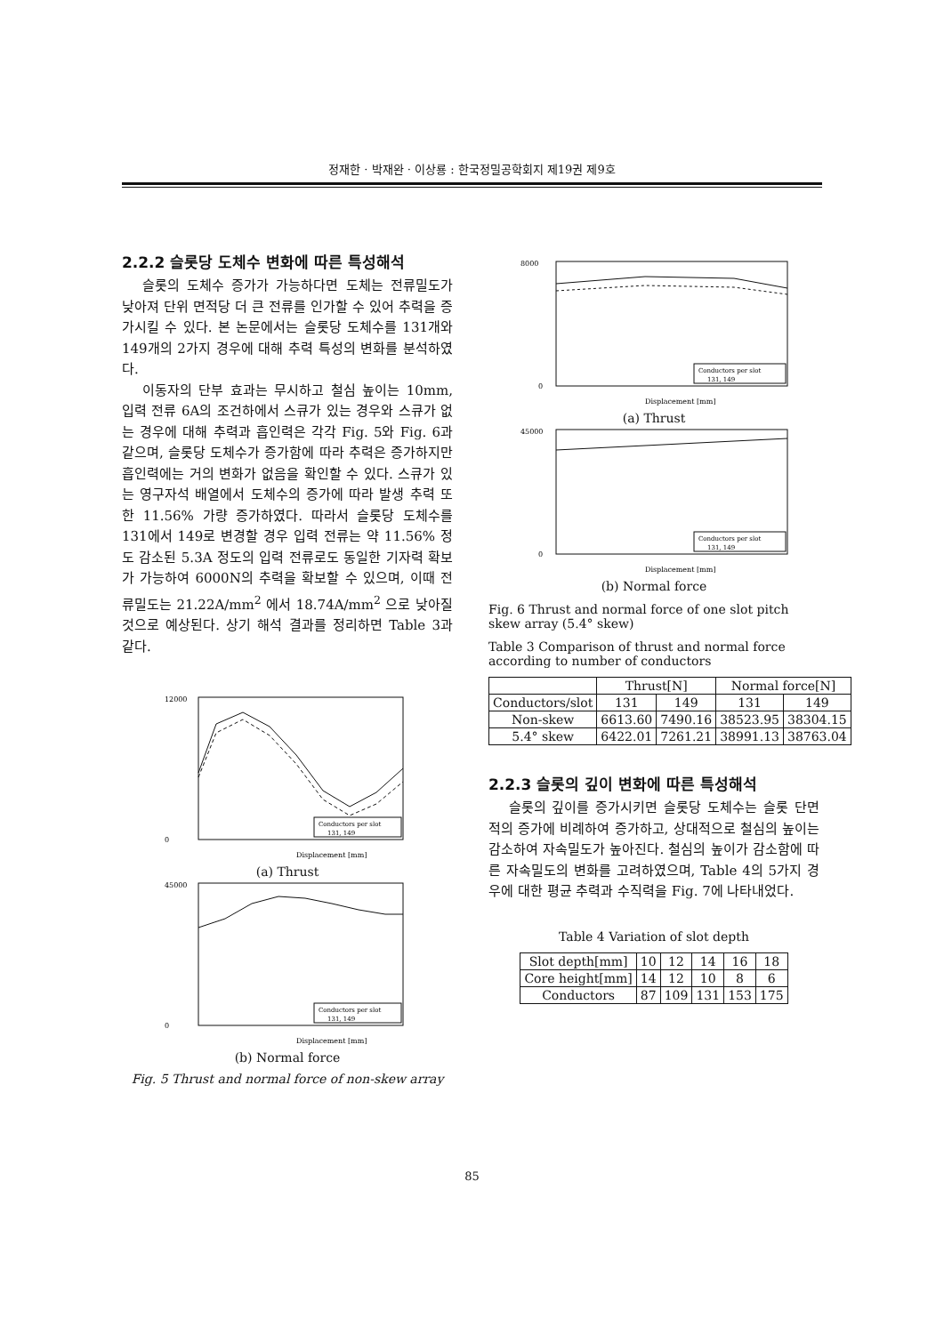정재한 · 박재완 · 이상룡 : 한국정밀공학회지 제19권 제9호
2.2.2 슬롯당 도체수 변화에 따른 특성해석
슬롯의 도체수 증가가 가능하다면 도체는 전류밀도가 낮아져 단위 면적당 더 큰 전류를 인가할 수 있어 추력을 증가시킬 수 있다. 본 논문에서는 슬롯당 도체수를 131개와 149개의 2가지 경우에 대해 추력 특성의 변화를 분석하였다.
이동자의 단부 효과는 무시하고 철심 높이는 10mm, 입력 전류 6A의 조건하에서 스큐가 있는 경우와 스큐가 없는 경우에 대해 추력과 흡인력은 각각 Fig. 5와 Fig. 6과 같으며, 슬롯당 도체수가 증가함에 따라 추력은 증가하지만 흡인력에는 거의 변화가 없음을 확인할 수 있다. 스큐가 있는 영구자석 배열에서 도체수의 증가에 따라 발생 추력 또한 11.56% 가량 증가하였다. 따라서 슬롯당 도체수를 131에서 149로 변경할 경우 입력 전류는 약 11.56% 정도 감소된 5.3A 정도의 입력 전류로도 동일한 기자력 확보가 가능하여 6000N의 추력을 확보할 수 있으며, 이때 전류밀도는 21.22A/mm<sup>2</sup> 에서 18.74A/mm<sup>2</sup> 으로 낮아질 것으로 예상된다. 상기 해석 결과를 정리하면 Table 3과 같다.
12000
0
Displacement [mm]
Conductors per slot
131, 149
(a) Thrust
45000
0
Displacement [mm]
Conductors per slot
131, 149
(b) Normal force
Fig. 5 Thrust and normal force of non-skew array
8000
0
Displacement [mm]
Conductors per slot
131, 149
(a) Thrust
45000
0
Displacement [mm]
Conductors per slot
131, 149
(b) Normal force
Fig. 6 Thrust and normal force of one slot pitch skew array (5.4° skew)
Table 3 Comparison of thrust and normal force according to number of conductors
| | Thrust[N] | | Normal force[N] | |
| --- | --- | --- | --- | --- |
| Conductors/slot | 131 | 149 | 131 | 149 |
| Non-skew | 6613.60 | 7490.16 | 38523.95 | 38304.15 |
| 5.4° skew | 6422.01 | 7261.21 | 38991.13 | 38763.04 |
2.2.3 슬롯의 깊이 변화에 따른 특성해석
슬롯의 깊이를 증가시키면 슬롯당 도체수는 슬롯 단면적의 증가에 비례하여 증가하고, 상대적으로 철심의 높이는 감소하여 자속밀도가 높아진다. 철심의 높이가 감소함에 따른 자속밀도의 변화를 고려하였으며, Table 4의 5가지 경우에 대한 평균 추력과 수직력을 Fig. 7에 나타내었다.
Table 4 Variation of slot depth
| Slot depth[mm] | 10 | 12 | 14 | 16 | 18 |
| Core height[mm] | 14 | 12 | 10 | 8 | 6 |
| Conductors | 87 | 109 | 131 | 153 | 175 |
85